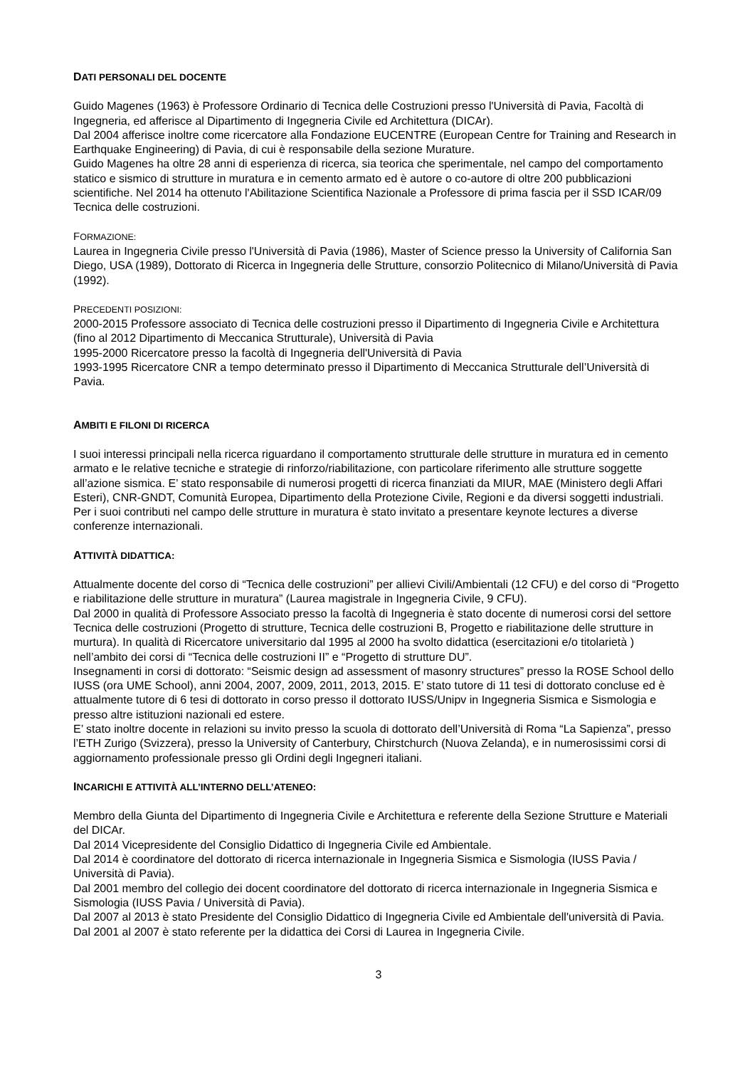DATI PERSONALI DEL DOCENTE
Guido Magenes (1963) è Professore Ordinario di Tecnica delle Costruzioni presso l'Università di Pavia, Facoltà di Ingegneria, ed afferisce al Dipartimento di Ingegneria Civile ed Architettura (DICAr).
Dal 2004 afferisce inoltre come ricercatore alla Fondazione EUCENTRE (European Centre for Training and Research in Earthquake Engineering) di Pavia, di cui è responsabile della sezione Murature.
Guido Magenes ha oltre 28 anni di esperienza di ricerca, sia teorica che sperimentale, nel campo del comportamento statico e sismico di strutture in muratura e in cemento armato ed è autore o co-autore di oltre 200 pubblicazioni scientifiche. Nel 2014 ha ottenuto l'Abilitazione Scientifica Nazionale a Professore di prima fascia per il SSD ICAR/09 Tecnica delle costruzioni.
FORMAZIONE:
Laurea in Ingegneria Civile presso l'Università di Pavia (1986), Master of Science presso la University of California San Diego, USA (1989), Dottorato di Ricerca in Ingegneria delle Strutture, consorzio Politecnico di Milano/Università di Pavia (1992).
PRECEDENTI POSIZIONI:
2000-2015 Professore associato di Tecnica delle costruzioni presso il Dipartimento di Ingegneria Civile e Architettura (fino al 2012 Dipartimento di Meccanica Strutturale), Università di Pavia
1995-2000 Ricercatore presso la facoltà di Ingegneria dell'Università di Pavia
1993-1995 Ricercatore CNR a tempo determinato presso il Dipartimento di Meccanica Strutturale dell’Università di Pavia.
AMBITI E FILONI DI RICERCA
I suoi interessi principali nella ricerca riguardano il comportamento strutturale delle strutture in muratura ed in cemento armato e le relative tecniche e strategie di rinforzo/riabilitazione, con particolare riferimento alle strutture soggette all’azione sismica. E’ stato responsabile di numerosi progetti di ricerca finanziati da MIUR, MAE (Ministero degli Affari Esteri), CNR-GNDT, Comunità Europea, Dipartimento della Protezione Civile, Regioni e da diversi soggetti industriali. Per i suoi contributi nel campo delle strutture in muratura è stato invitato a presentare keynote lectures a diverse conferenze internazionali.
ATTIVITÀ DIDATTICA:
Attualmente docente del corso di “Tecnica delle costruzioni” per allievi Civili/Ambientali (12 CFU) e del corso di “Progetto e riabilitazione delle strutture in muratura” (Laurea magistrale in Ingegneria Civile, 9 CFU).
Dal 2000 in qualità di Professore Associato presso la facoltà di Ingegneria è stato docente di numerosi corsi del settore Tecnica delle costruzioni (Progetto di strutture, Tecnica delle costruzioni B, Progetto e riabilitazione delle strutture in murtura). In qualità di Ricercatore universitario dal 1995 al 2000 ha svolto didattica (esercitazioni e/o titolarietà ) nell’ambito dei corsi di “Tecnica delle costruzioni II” e “Progetto di strutture DU”.
Insegnamenti in corsi di dottorato: “Seismic design ad assessment of masonry structures” presso la ROSE School dello IUSS (ora UME School), anni 2004, 2007, 2009, 2011, 2013, 2015. E’ stato tutore di 11 tesi di dottorato concluse ed è attualmente tutore di 6 tesi di dottorato in corso presso il dottorato IUSS/Unipv in Ingegneria Sismica e Sismologia e presso altre istituzioni nazionali ed estere.
E’ stato inoltre docente in relazioni su invito presso la scuola di dottorato dell’Università di Roma “La Sapienza”, presso l’ETH Zurigo (Svizzera), presso la University of Canterbury, Chirstchurch (Nuova Zelanda), e in numerosissimi corsi di aggiornamento professionale presso gli Ordini degli Ingegneri italiani.
INCARICHI E ATTIVITÀ ALL’INTERNO DELL’ATENEO:
Membro della Giunta del Dipartimento di Ingegneria Civile e Architettura e referente della Sezione Strutture e Materiali del DICAr.
Dal 2014 Vicepresidente del Consiglio Didattico di Ingegneria Civile ed Ambientale.
Dal 2014 è coordinatore del dottorato di ricerca internazionale in Ingegneria Sismica e Sismologia (IUSS Pavia / Università di Pavia).
Dal 2001 membro del collegio dei docent coordinatore del dottorato di ricerca internazionale in Ingegneria Sismica e Sismologia (IUSS Pavia / Università di Pavia).
Dal 2007 al 2013 è stato Presidente del Consiglio Didattico di Ingegneria Civile ed Ambientale dell'università di Pavia. Dal 2001 al 2007 è stato referente per la didattica dei Corsi di Laurea in Ingegneria Civile.
3